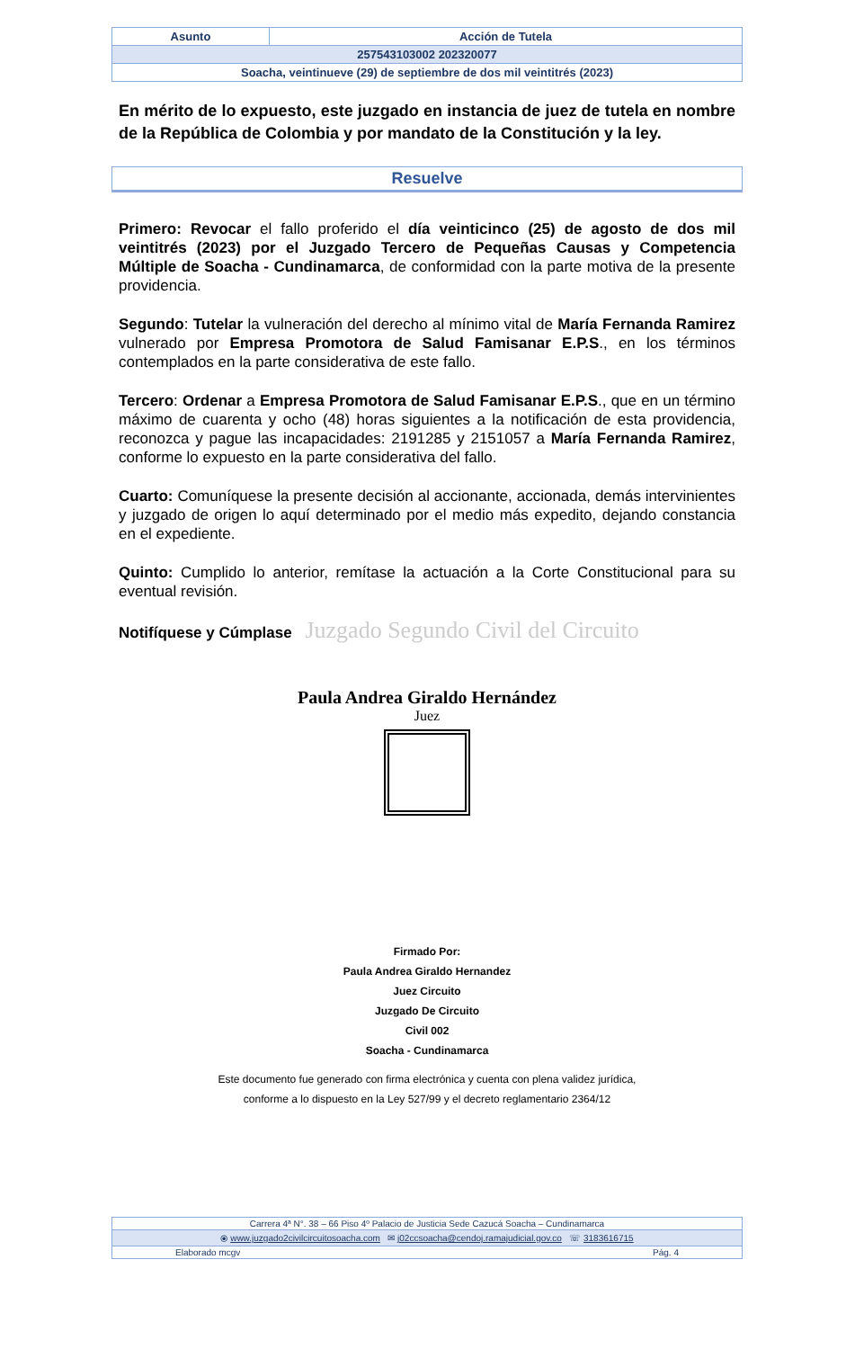| Asunto | Acción de Tutela |
| 257543103002 202320077 | |
| Soacha, veintinueve (29) de septiembre de dos mil veintitrés (2023) | |
En mérito de lo expuesto, este juzgado en instancia de juez de tutela en nombre de la República de Colombia y por mandato de la Constitución y la ley.
Resuelve
Primero: Revocar el fallo proferido el día veinticinco (25) de agosto de dos mil veintitrés (2023) por el Juzgado Tercero de Pequeñas Causas y Competencia Múltiple de Soacha - Cundinamarca, de conformidad con la parte motiva de la presente providencia.
Segundo: Tutelar la vulneración del derecho al mínimo vital de María Fernanda Ramirez vulnerado por Empresa Promotora de Salud Famisanar E.P.S., en los términos contemplados en la parte considerativa de este fallo.
Tercero: Ordenar a Empresa Promotora de Salud Famisanar E.P.S., que en un término máximo de cuarenta y ocho (48) horas siguientes a la notificación de esta providencia, reconozca y pague las incapacidades: 2191285 y 2151057 a María Fernanda Ramirez, conforme lo expuesto en la parte considerativa del fallo.
Cuarto: Comuníquese la presente decisión al accionante, accionada, demás intervinientes y juzgado de origen lo aquí determinado por el medio más expedito, dejando constancia en el expediente.
Quinto: Cumplido lo anterior, remítase la actuación a la Corte Constitucional para su eventual revisión.
Notifíquese y Cúmplase Juzgado Segundo Civil del Circuito
Paula Andrea Giraldo Hernández
Juez
Firmado Por:
Paula Andrea Giraldo Hernandez
Juez Circuito
Juzgado De Circuito
Civil 002
Soacha - Cundinamarca
Este documento fue generado con firma electrónica y cuenta con plena validez jurídica,
conforme a lo dispuesto en la Ley 527/99 y el decreto reglamentario 2364/12
| Carrera 4ª N°. 38 – 66 Piso 4º Palacio de Justicia Sede Cazucá Soacha – Cundinamarca | |
| ⦿ www.juzgado2civilcircuitosoacha.com ✉ j02ccsoacha@cendoj.ramajudicial.gov.co ☏ 3183616715 | |
| Elaborado mcgv | Pág. 4 |